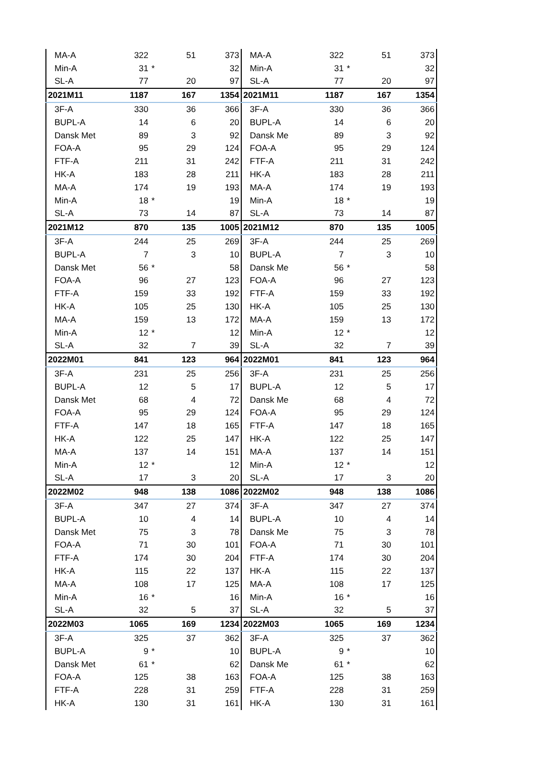| MA-A | 322 | | 51 | 373 |
| Min-A | 31 | * | | 32 |
| SL-A | 77 | | 20 | 97 |
| 2021M11 | 1187 | | 167 | 1354 |
| 3F-A | 330 | | 36 | 366 |
| BUPL-A | 14 | | 6 | 20 |
| Dansk Met | 89 | | 3 | 92 |
| FOA-A | 95 | | 29 | 124 |
| FTF-A | 211 | | 31 | 242 |
| HK-A | 183 | | 28 | 211 |
| MA-A | 174 | | 19 | 193 |
| Min-A | 18 | * | | 19 |
| SL-A | 73 | | 14 | 87 |
| 2021M12 | 870 | | 135 | 1005 |
| 3F-A | 244 | | 25 | 269 |
| BUPL-A | 7 | | 3 | 10 |
| Dansk Met | 56 | * | | 58 |
| FOA-A | 96 | | 27 | 123 |
| FTF-A | 159 | | 33 | 192 |
| HK-A | 105 | | 25 | 130 |
| MA-A | 159 | | 13 | 172 |
| Min-A | 12 | * | | 12 |
| SL-A | 32 | | 7 | 39 |
| 2022M01 | 841 | | 123 | 964 |
| 3F-A | 231 | | 25 | 256 |
| BUPL-A | 12 | | 5 | 17 |
| Dansk Met | 68 | | 4 | 72 |
| FOA-A | 95 | | 29 | 124 |
| FTF-A | 147 | | 18 | 165 |
| HK-A | 122 | | 25 | 147 |
| MA-A | 137 | | 14 | 151 |
| Min-A | 12 | * | | 12 |
| SL-A | 17 | | 3 | 20 |
| 2022M02 | 948 | | 138 | 1086 |
| 3F-A | 347 | | 27 | 374 |
| BUPL-A | 10 | | 4 | 14 |
| Dansk Met | 75 | | 3 | 78 |
| FOA-A | 71 | | 30 | 101 |
| FTF-A | 174 | | 30 | 204 |
| HK-A | 115 | | 22 | 137 |
| MA-A | 108 | | 17 | 125 |
| Min-A | 16 | * | | 16 |
| SL-A | 32 | | 5 | 37 |
| 2022M03 | 1065 | | 169 | 1234 |
| 3F-A | 325 | | 37 | 362 |
| BUPL-A | 9 | * | | 10 |
| Dansk Met | 61 | * | | 62 |
| FOA-A | 125 | | 38 | 163 |
| FTF-A | 228 | | 31 | 259 |
| HK-A | 130 | | 31 | 161 |
| MA-A | 322 | | 51 | 373 |
| Min-A | 31 | * | | 32 |
| SL-A | 77 | | 20 | 97 |
| 2021M11 | 1187 | | 167 | 1354 |
| 3F-A | 330 | | 36 | 366 |
| BUPL-A | 14 | | 6 | 20 |
| Dansk Me | 89 | | 3 | 92 |
| FOA-A | 95 | | 29 | 124 |
| FTF-A | 211 | | 31 | 242 |
| HK-A | 183 | | 28 | 211 |
| MA-A | 174 | | 19 | 193 |
| Min-A | 18 | * | | 19 |
| SL-A | 73 | | 14 | 87 |
| 2021M12 | 870 | | 135 | 1005 |
| 3F-A | 244 | | 25 | 269 |
| BUPL-A | 7 | | 3 | 10 |
| Dansk Me | 56 | * | | 58 |
| FOA-A | 96 | | 27 | 123 |
| FTF-A | 159 | | 33 | 192 |
| HK-A | 105 | | 25 | 130 |
| MA-A | 159 | | 13 | 172 |
| Min-A | 12 | * | | 12 |
| SL-A | 32 | | 7 | 39 |
| 2022M01 | 841 | | 123 | 964 |
| 3F-A | 231 | | 25 | 256 |
| BUPL-A | 12 | | 5 | 17 |
| Dansk Me | 68 | | 4 | 72 |
| FOA-A | 95 | | 29 | 124 |
| FTF-A | 147 | | 18 | 165 |
| HK-A | 122 | | 25 | 147 |
| MA-A | 137 | | 14 | 151 |
| Min-A | 12 | * | | 12 |
| SL-A | 17 | | 3 | 20 |
| 2022M02 | 948 | | 138 | 1086 |
| 3F-A | 347 | | 27 | 374 |
| BUPL-A | 10 | | 4 | 14 |
| Dansk Me | 75 | | 3 | 78 |
| FOA-A | 71 | | 30 | 101 |
| FTF-A | 174 | | 30 | 204 |
| HK-A | 115 | | 22 | 137 |
| MA-A | 108 | | 17 | 125 |
| Min-A | 16 | * | | 16 |
| SL-A | 32 | | 5 | 37 |
| 2022M03 | 1065 | | 169 | 1234 |
| 3F-A | 325 | | 37 | 362 |
| BUPL-A | 9 | * | | 10 |
| Dansk Me | 61 | * | | 62 |
| FOA-A | 125 | | 38 | 163 |
| FTF-A | 228 | | 31 | 259 |
| HK-A | 130 | | 31 | 161 |